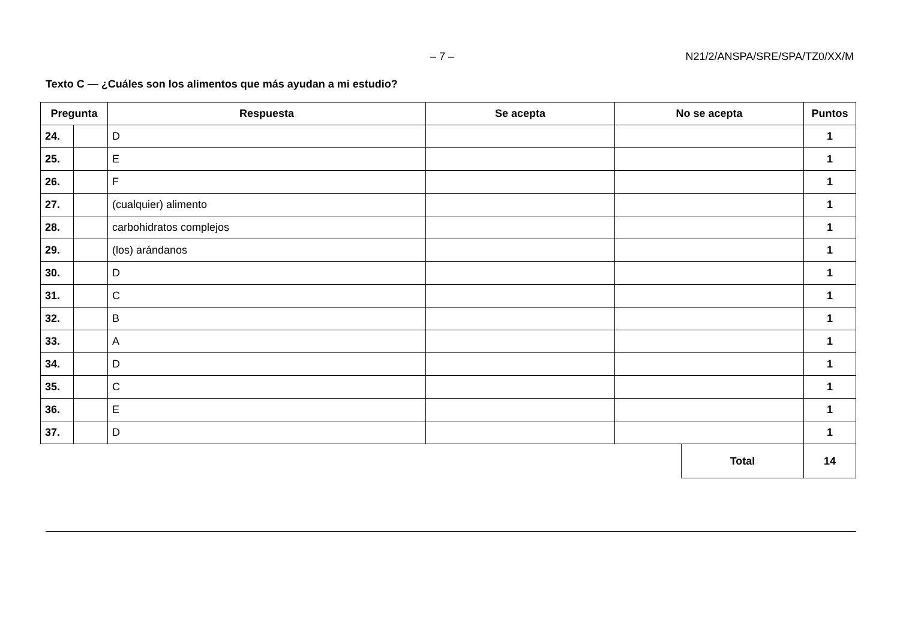– 7 – N21/2/ANSPA/SRE/SPA/TZ0/XX/M
Texto C — ¿Cuáles son los alimentos que más ayudan a mi estudio?
| Pregunta | | Respuesta | Se acepta | No se acepta | Puntos |
| --- | --- | --- | --- | --- | --- |
| 24. | | D | | | 1 |
| 25. | | E | | | 1 |
| 26. | | F | | | 1 |
| 27. | | (cualquier) alimento | | | 1 |
| 28. | | carbohidratos complejos | | | 1 |
| 29. | | (los) arándanos | | | 1 |
| 30. | | D | | | 1 |
| 31. | | C | | | 1 |
| 32. | | B | | | 1 |
| 33. | | A | | | 1 |
| 34. | | D | | | 1 |
| 35. | | C | | | 1 |
| 36. | | E | | | 1 |
| 37. | | D | | | 1 |
| Total | 14 |